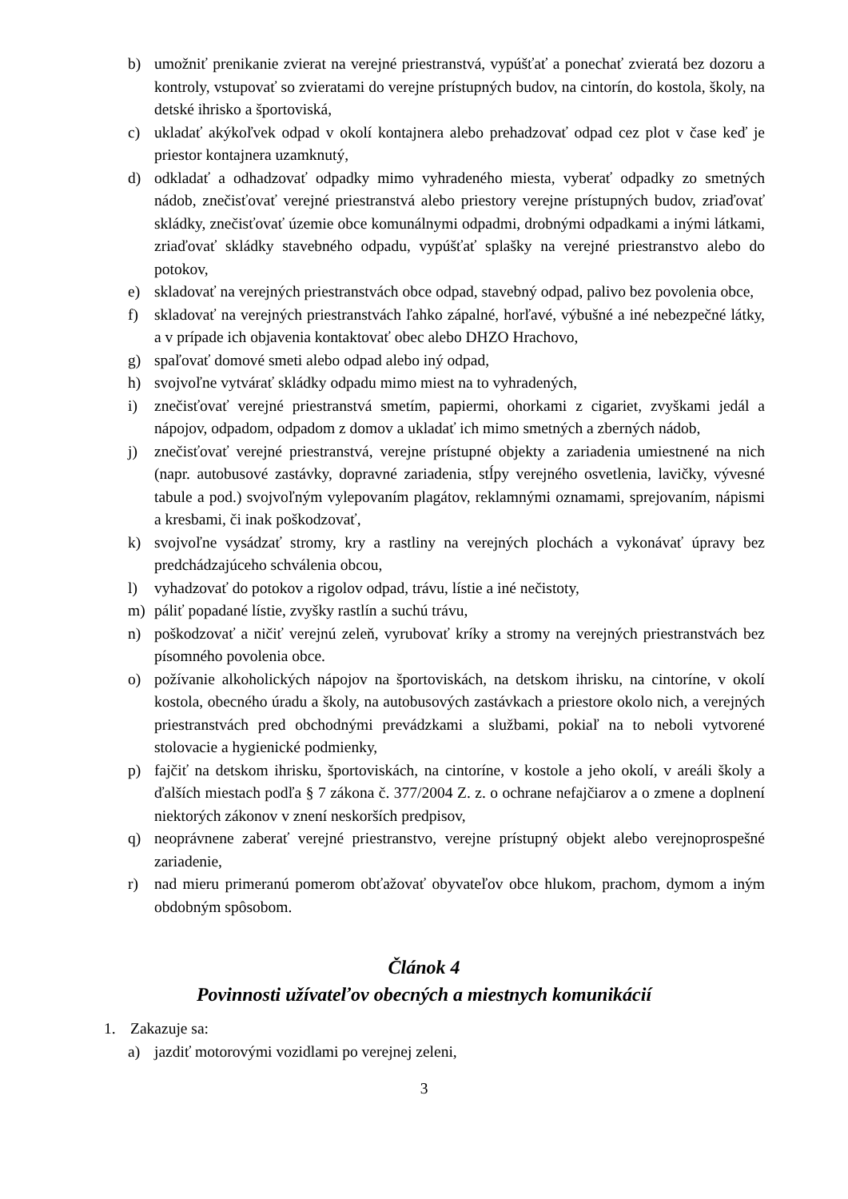b) umožniť prenikanie zvierat na verejné priestranstvá, vypúšťať a ponechať zvieratá bez dozoru a kontroly, vstupovať so zvieratami do verejne prístupných budov, na cintorín, do kostola, školy, na detské ihrisko a športoviská,
c) ukladať akýkoľvek odpad v okolí kontajnera alebo prehadzovať odpad cez plot v čase keď je priestor kontajnera uzamknutý,
d) odkladať a odhadzovať odpadky mimo vyhradeného miesta, vyberať odpadky zo smetných nádob, znečisťovať verejné priestranstvá alebo priestory verejne prístupných budov, zriaďovať skládky, znečisťovať územie obce komunálnymi odpadmi, drobnými odpadkami a inými látkami, zriaďovať skládky stavebného odpadu, vypúšťať splašky na verejné priestranstvo alebo do potokov,
e) skladovať na verejných priestranstvách obce odpad, stavebný odpad, palivo bez povolenia obce,
f) skladovať na verejných priestranstvách ľahko zápalné, horľavé, výbušné a iné nebezpečné látky, a v prípade ich objavenia kontaktovať obec alebo DHZO Hrachovo,
g) spaľovať domové smeti alebo odpad alebo iný odpad,
h) svojvoľne vytvárať skládky odpadu mimo miest na to vyhradených,
i) znečisťovať verejné priestranstvá smetím, papiermi, ohorkami z cigariet, zvyškami jedál a nápojov, odpadom, odpadom z domov a ukladať ich mimo smetných a zberných nádob,
j) znečisťovať verejné priestranstvá, verejne prístupné objekty a zariadenia umiestnené na nich (napr. autobusové zastávky, dopravné zariadenia, stĺpy verejného osvetlenia, lavičky, vývesné tabule a pod.) svojvoľným vylepovaním plagátov, reklamnými oznamami, sprejovaním, nápismi a kresbami, či inak poškodzovať,
k) svojvoľne vysádzať stromy, kry a rastliny na verejných plochách a vykonávať úpravy bez predchádzajúceho schválenia obcou,
l) vyhadzovať do potokov a rigolov odpad, trávu, lístie a iné nečistoty,
m) páliť popadané lístie, zvyšky rastlín a suchú trávu,
n) poškodzovať a ničiť verejnú zeleň, vyrubovať kríky a stromy na verejných priestranstvách bez písomného povolenia obce.
o) požívanie alkoholických nápojov na športoviskách, na detskom ihrisku, na cintoríne, v okolí kostola, obecného úradu a školy, na autobusových zastávkach a priestore okolo nich, a verejných priestranstvách pred obchodnými prevádzkami a službami, pokiaľ na to neboli vytvorené stolovacie a hygienické podmienky,
p) fajčiť na detskom ihrisku, športoviskách, na cintoríne, v kostole a jeho okolí, v areáli školy a ďalších miestach podľa § 7 zákona č. 377/2004 Z. z. o ochrane nefajčiarov a o zmene a doplnení niektorých zákonov v znení neskorších predpisov,
q) neoprávnene zaberať verejné priestranstvo, verejne prístupný objekt alebo verejnoprospešné zariadenie,
r) nad mieru primeranú pomerom obťažovať obyvateľov obce hlukom, prachom, dymom a iným obdobným spôsobom.
Článok 4
Povinnosti užívateľov obecných a miestnych komunikácií
1. Zakazuje sa:
a) jazdiť motorovými vozidlami po verejnej zeleni,
3